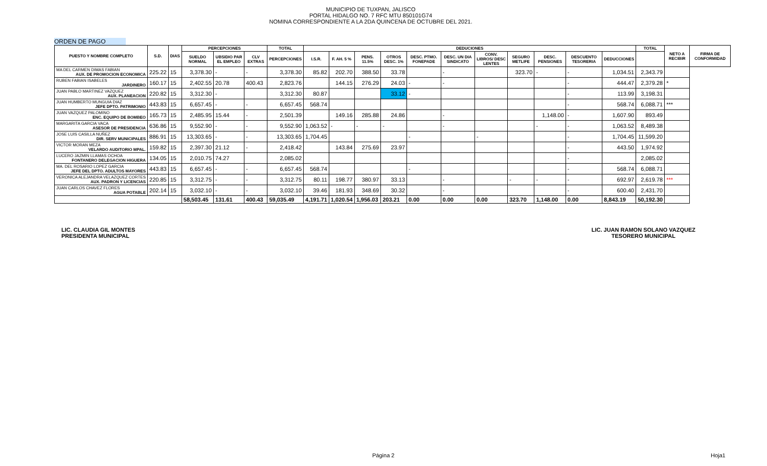MUNICIPIO DE TUXPAN, JALISCO
PORTAL HIDALGO NO. 7 RFC MTU 850101G74
NOMINA CORRESPONDIENTE A LA 2DA QUINCENA DE OCTUBRE DEL 2021.
ORDEN DE PAGO
| PUESTO Y NOMBRE COMPLETO | S.D. | DIAS | PERCEPCIONES | | | TOTAL | DEDUCIONES | | | | | | | | | | | TOTAL | NETO A RECIBIR | FIRMA DE CONFORMIDAD |
| --- | --- | --- | --- | --- | --- | --- | --- | --- | --- | --- | --- | --- | --- | --- | --- | --- | --- | --- | --- | --- |
| | | | SUELDO NORMAL | UBSIDIO PAR EL EMPLEO | CLV EXTRAS | PERCEPCIONES | I.S.R. | F. AH. 5 % | PENS. 11.5% | OTROS DESC. 1% | DESC. PTMO. FONEPADE | DESC. UN DIA SINDICATO | CONV. LIBROS/ DESC LENTES | SEGURO METLIFE | DESC. PENSIONES | DESCUENTO TESORERIA | DEDUCCIONES | | | |
| MA DEL CARMEN DIMAS FABIAN AUX. DE PROMOCION ECONOMICA | 225.22 | 15 | 3,378.30 | - | - | 3,378.30 | 85.82 | 202.70 | 388.50 | 33.78 | | - | | 323.70 | - | - | 1,034.51 | 2,343.79 | | |
| RUBEN FABIAN ISABELES JARDINERO | 160.17 | 15 | 2,402.55 | 20.78 | 400.43 | 2,823.76 | | 144.15 | 276.29 | 24.03 | - | - | | | | - | 444.47 | 2,379.28 | * | |
| JUAN PABLO MARTINEZ VAZQUEZ AUX. PLANEACION | 220.82 | 15 | 3,312.30 | - | | 3,312.30 | 80.87 | | | 33.12 | - | | | | | - | 113.99 | 3,198.31 | | |
| JUAN HUMBERTO MUNGUIA DIAZ JEFE DPTO. PATRIMONIO | 443.83 | 15 | 6,657.45 | - | - | 6,657.45 | 568.74 | | | | | | | | | - | 568.74 | 6,088.71 | *** | |
| JUAN VAZQUEZ PALOMINO ENC. EQUIPO DE BOMBEO | 165.73 | 15 | 2,485.95 | 15.44 | - | 2,501.39 | | 149.16 | 285.88 | 24.86 | | - | | | 1,148.00 | - | 1,607.90 | 893.49 | | |
| MARGARITA GARCIA VACA ASESOR DE PRESIDENCIA | 636.86 | 15 | 9,552.90 | - | - | 9,552.90 | 1,063.52 | - | - | - | | - | | | - | - | 1,063.52 | 8,489.38 | | |
| JOSE LUIS CASILLA NUÑEZ DIR. SERV MUNICIPALES | 886.91 | 15 | 13,303.65 | - | - | 13,303.65 | 1,704.45 | | | | - | | - | | | - | 1,704.45 | 11,599.20 | | |
| VICTOR MORAN MEZA VELARDO AUDITORIO MPAL. | 159.82 | 15 | 2,397.30 | 21.12 | - | 2,418.42 | | 143.84 | 275.69 | 23.97 | | | | | | - | 443.50 | 1,974.92 | | |
| LUCERO JAZMIN LLAMAS OCHOA FONTANERO DELEGACION HIGUERA | 134.05 | 15 | 2,010.75 | 74.27 | | 2,085.02 | | | | | | | | | | - | | 2,085.02 | | |
| MA. DEL ROSARIO LOPEZ GARCIA JEFE DEL DPTO. ADULTOS MAYORES | 443.83 | 15 | 6,657.45 | - | - | 6,657.45 | 568.74 | | | | - | | | | | - | 568.74 | 6,088.71 | | |
| VERONICA ALEJANDRA VELAZQUEZ CORTES AUX. PADRON Y LICENCIAS | 220.85 | 15 | 3,312.75 | - | - | 3,312.75 | 80.11 | 198.77 | 380.97 | 33.13 | | - | | - | - | - | 692.97 | 2,619.78 | *** | |
| JUAN CARLOS CHAVEZ FLORES AGUA POTABLE | 202.14 | 15 | 3,032.10 | - | - | 3,032.10 | 39.46 | 181.93 | 348.69 | 30.32 | | - | | | | - | 600.40 | 2,431.70 | | |
| | | | 58,503.45 | 131.61 | 400.43 | 59,035.49 | 4,191.71 | 1,020.54 | 1,956.03 | 203.21 | 0.00 | 0.00 | 0.00 | 323.70 | 1,148.00 | 0.00 | 8,843.19 | 50,192.30 | | |
LIC. CLAUDIA GIL MONTES
PRESIDENTA MUNICIPAL
LIC. JUAN RAMON SOLANO VAZQUEZ
TESORERO MUNICIPAL
Página 2 Hoja1